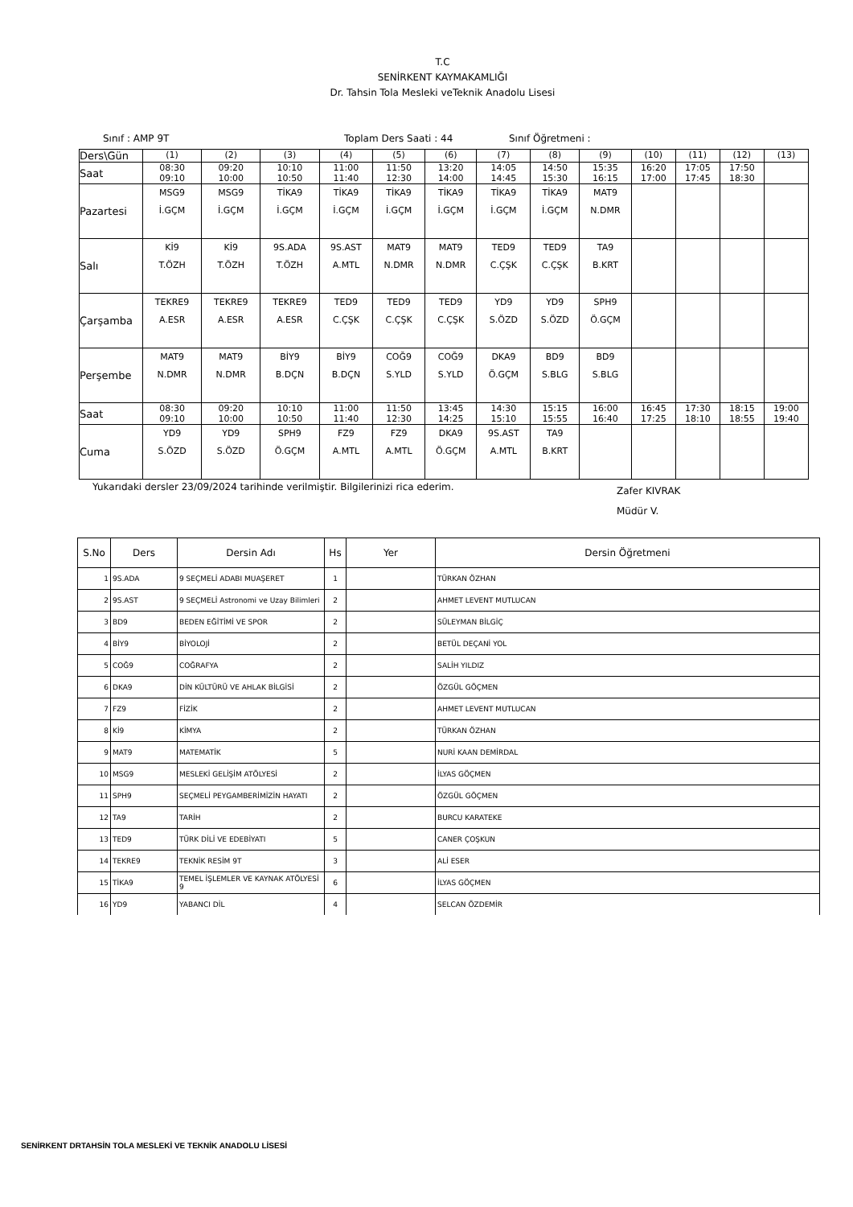T.C
SENİRKENT KAYMAKAMLIĞI
Dr. Tahsin Tola Mesleki veTeknik Anadolu Lisesi
Sınıf : AMP 9T Toplam Ders Saati : 44 Sınıf Öğretmeni :
| Ders\Gün | (1) | (2) | (3) | (4) | (5) | (6) | (7) | (8) | (9) | (10) | (11) | (12) | (13) |
| Saat | 08:30 09:10 | 09:20 10:00 | 10:10 10:50 | 11:00 11:40 | 11:50 12:30 | 13:20 14:00 | 14:05 14:45 | 14:50 15:30 | 15:35 16:15 | 16:20 17:00 | 17:05 17:45 | 17:50 18:30 | |
| Pazartesi | MSG9 İ.GÇM | MSG9 İ.GÇM | TİKA9 İ.GÇM | TİKA9 İ.GÇM | TİKA9 İ.GÇM | TİKA9 İ.GÇM | TİKA9 İ.GÇM | TİKA9 İ.GÇM | MAT9 N.DMR | | | | |
| Salı | Kİ9 T.ÖZH | Kİ9 T.ÖZH | 9S.ADA T.ÖZH | 9S.AST A.MTL | MAT9 N.DMR | MAT9 N.DMR | TED9 C.ÇŞK | TED9 C.ÇŞK | TA9 B.KRT | | | | |
| Çarşamba | TEKRE9 A.ESR | TEKRE9 A.ESR | TEKRE9 A.ESR | TED9 C.ÇŞK | TED9 C.ÇŞK | TED9 C.ÇŞK | YD9 S.ÖZD | YD9 S.ÖZD | SPH9 Ö.GÇM | | | | |
| Perşembe | MAT9 N.DMR | MAT9 N.DMR | BİY9 B.DÇN | BİY9 B.DÇN | COĞ9 S.YLD | COĞ9 S.YLD | DKA9 Ö.GÇM | BD9 S.BLG | BD9 S.BLG | | | | |
| Saat | 08:30 09:10 | 09:20 10:00 | 10:10 10:50 | 11:00 11:40 | 11:50 12:30 | 13:45 14:25 | 14:30 15:10 | 15:15 15:55 | 16:00 16:40 | 16:45 17:25 | 17:30 18:10 | 18:15 18:55 | 19:00 19:40 |
| Cuma | YD9 S.ÖZD | YD9 S.ÖZD | SPH9 Ö.GÇM | FZ9 A.MTL | FZ9 A.MTL | DKA9 Ö.GÇM | 9S.AST A.MTL | TA9 B.KRT | | | | | |
Yukarıdaki dersler 23/09/2024 tarihinde verilmiştir. Bilgilerinizi rica ederim. Zafer KIVRAK
Müdür V.
| S.No | Ders | Dersin Adı | Hs | Yer | Dersin Öğretmeni |
| --- | --- | --- | --- | --- | --- |
| 1 | 9S.ADA | 9 SEÇMELİ ADABI MUAŞERET | 1 | | TÜRKAN ÖZHAN |
| 2 | 9S.AST | 9 SEÇMELİ Astronomi ve Uzay Bilimleri | 2 | | AHMET LEVENT MUTLUCAN |
| 3 | BD9 | BEDEN EĞİTİMİ VE SPOR | 2 | | SÜLEYMAN BİLGİÇ |
| 4 | BİY9 | BİYOLOJİ | 2 | | BETÜL DEÇANİ YOL |
| 5 | COĞ9 | COĞRAFYA | 2 | | SALİH YILDIZ |
| 6 | DKA9 | DİN KÜLTÜRÜ VE AHLAK BİLGİSİ | 2 | | ÖZGÜL GÖÇMEN |
| 7 | FZ9 | FİZİK | 2 | | AHMET LEVENT MUTLUCAN |
| 8 | Kİ9 | KİMYA | 2 | | TÜRKAN ÖZHAN |
| 9 | MAT9 | MATEMATİK | 5 | | NURİ KAAN DEMİRDAL |
| 10 | MSG9 | MESLEKİ GELİŞİM ATÖLYESİ | 2 | | İLYAS GÖÇMEN |
| 11 | SPH9 | SEÇMELİ PEYGAMBERİMİZİN HAYATI | 2 | | ÖZGÜL GÖÇMEN |
| 12 | TA9 | TARİH | 2 | | BURCU KARATEKE |
| 13 | TED9 | TÜRK DİLİ VE EDEBİYATI | 5 | | CANER ÇOŞKUN |
| 14 | TEKRE9 | TEKNİK RESİM 9T | 3 | | ALİ ESER |
| 15 | TİKA9 | TEMEL İŞLEMLER VE KAYNAK ATÖLYESİ 9 | 6 | | İLYAS GÖÇMEN |
| 16 | YD9 | YABANCI DİL | 4 | | SELCAN ÖZDEMİR |
SENİRKENT DRTAHSİN TOLA MESLEKİ VE TEKNİK ANADOLU LİSESİ